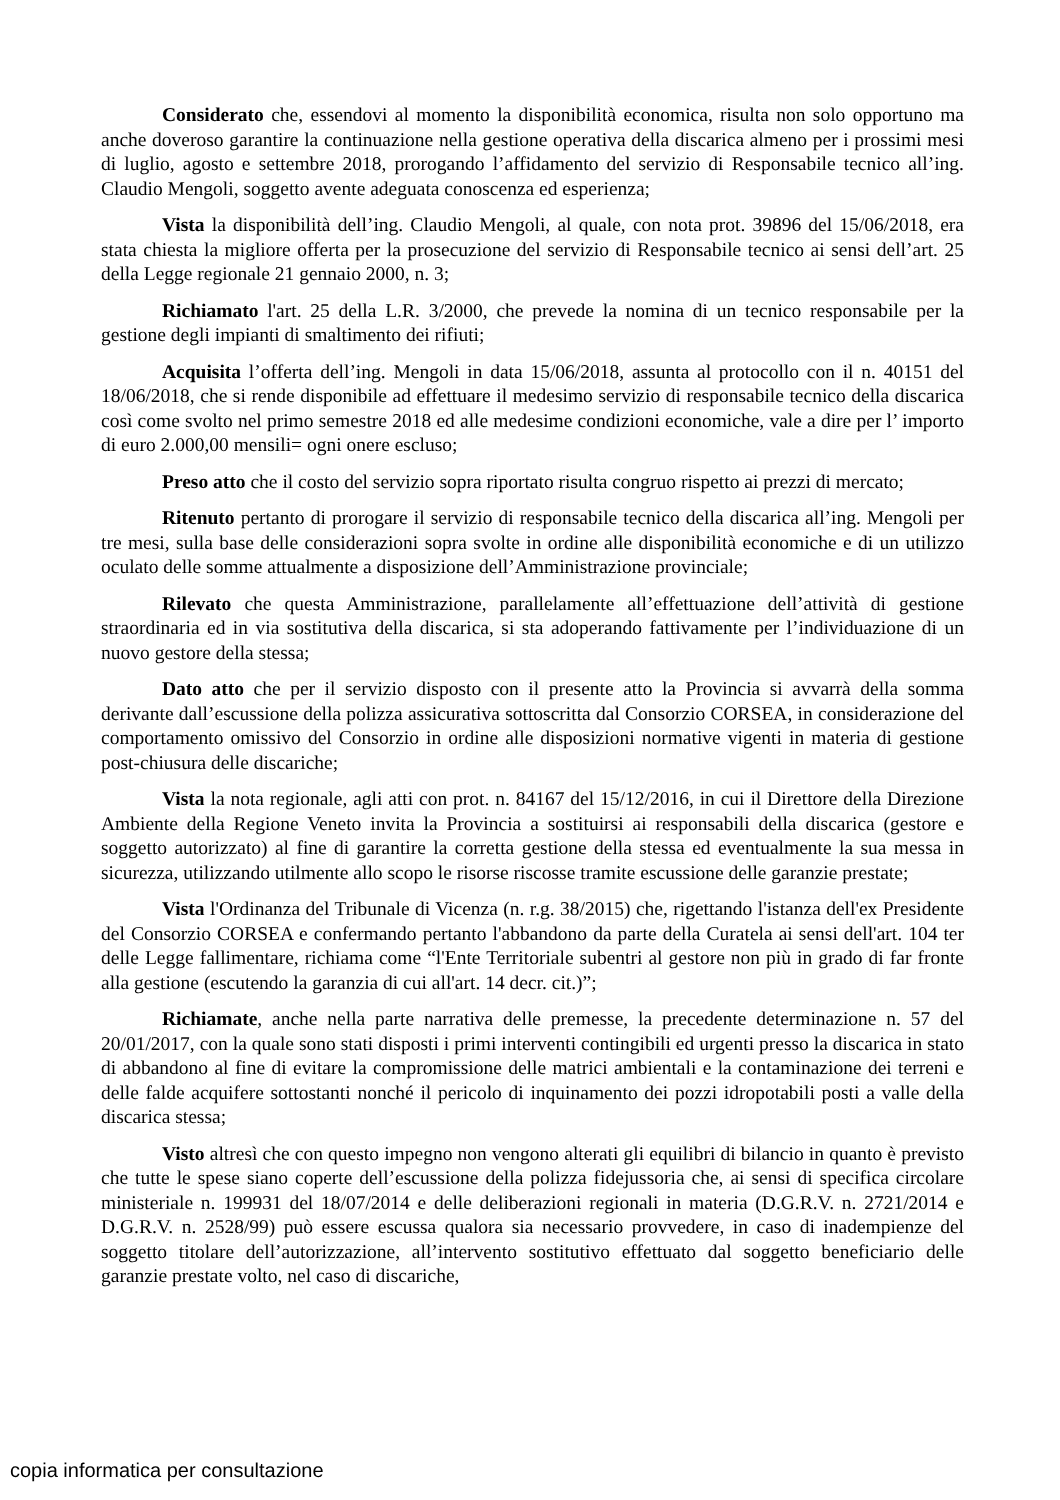Considerato che, essendovi al momento la disponibilità economica, risulta non solo opportuno ma anche doveroso garantire la continuazione nella gestione operativa della discarica almeno per i prossimi mesi di luglio, agosto e settembre 2018, prorogando l’affidamento del servizio di Responsabile tecnico all’ing. Claudio Mengoli, soggetto avente adeguata conoscenza ed esperienza;
Vista la disponibilità dell’ing. Claudio Mengoli, al quale, con nota prot. 39896 del 15/06/2018, era stata chiesta la migliore offerta per la prosecuzione del servizio di Responsabile tecnico ai sensi dell’art. 25 della Legge regionale 21 gennaio 2000, n. 3;
Richiamato l'art. 25 della L.R. 3/2000, che prevede la nomina di un tecnico responsabile per la gestione degli impianti di smaltimento dei rifiuti;
Acquisita l’offerta dell’ing. Mengoli in data 15/06/2018, assunta al protocollo con il n. 40151 del 18/06/2018, che si rende disponibile ad effettuare il medesimo servizio di responsabile tecnico della discarica così come svolto nel primo semestre 2018 ed alle medesime condizioni economiche, vale a dire per l’ importo di euro 2.000,00 mensili= ogni onere escluso;
Preso atto che il costo del servizio sopra riportato risulta congruo rispetto ai prezzi di mercato;
Ritenuto pertanto di prorogare il servizio di responsabile tecnico della discarica all’ing. Mengoli per tre mesi, sulla base delle considerazioni sopra svolte in ordine alle disponibilità economiche e di un utilizzo oculato delle somme attualmente a disposizione dell’Amministrazione provinciale;
Rilevato che questa Amministrazione, parallelamente all’effettuazione dell’attività di gestione straordinaria ed in via sostitutiva della discarica, si sta adoperando fattivamente per l’individuazione di un nuovo gestore della stessa;
Dato atto che per il servizio disposto con il presente atto la Provincia si avvarrà della somma derivante dall’escussione della polizza assicurativa sottoscritta dal Consorzio CORSEA, in considerazione del comportamento omissivo del Consorzio in ordine alle disposizioni normative vigenti in materia di gestione post-chiusura delle discariche;
Vista la nota regionale, agli atti con prot. n. 84167 del 15/12/2016, in cui il Direttore della Direzione Ambiente della Regione Veneto invita la Provincia a sostituirsi ai responsabili della discarica (gestore e soggetto autorizzato) al fine di garantire la corretta gestione della stessa ed eventualmente la sua messa in sicurezza, utilizzando utilmente allo scopo le risorse riscosse tramite escussione delle garanzie prestate;
Vista l'Ordinanza del Tribunale di Vicenza (n. r.g. 38/2015) che, rigettando l'istanza dell'ex Presidente del Consorzio CORSEA e confermando pertanto l'abbandono da parte della Curatela ai sensi dell'art. 104 ter delle Legge fallimentare, richiama come “l'Ente Territoriale subentri al gestore non più in grado di far fronte alla gestione (escutendo la garanzia di cui all'art. 14 decr. cit.)”;
Richiamate, anche nella parte narrativa delle premesse, la precedente determinazione n. 57 del 20/01/2017, con la quale sono stati disposti i primi interventi contingibili ed urgenti presso la discarica in stato di abbandono al fine di evitare la compromissione delle matrici ambientali e la contaminazione dei terreni e delle falde acquifere sottostanti nonché il pericolo di inquinamento dei pozzi idropotabili posti a valle della discarica stessa;
Visto altresì che con questo impegno non vengono alterati gli equilibri di bilancio in quanto è previsto che tutte le spese siano coperte dell’escussione della polizza fidejussoria che, ai sensi di specifica circolare ministeriale n. 199931 del 18/07/2014 e delle deliberazioni regionali in materia (D.G.R.V. n. 2721/2014 e D.G.R.V. n. 2528/99) può essere escussa qualora sia necessario provvedere, in caso di inadempienze del soggetto titolare dell’autorizzazione, all’intervento sostitutivo effettuato dal soggetto beneficiario delle garanzie prestate volto, nel caso di discariche,
copia informatica per consultazione